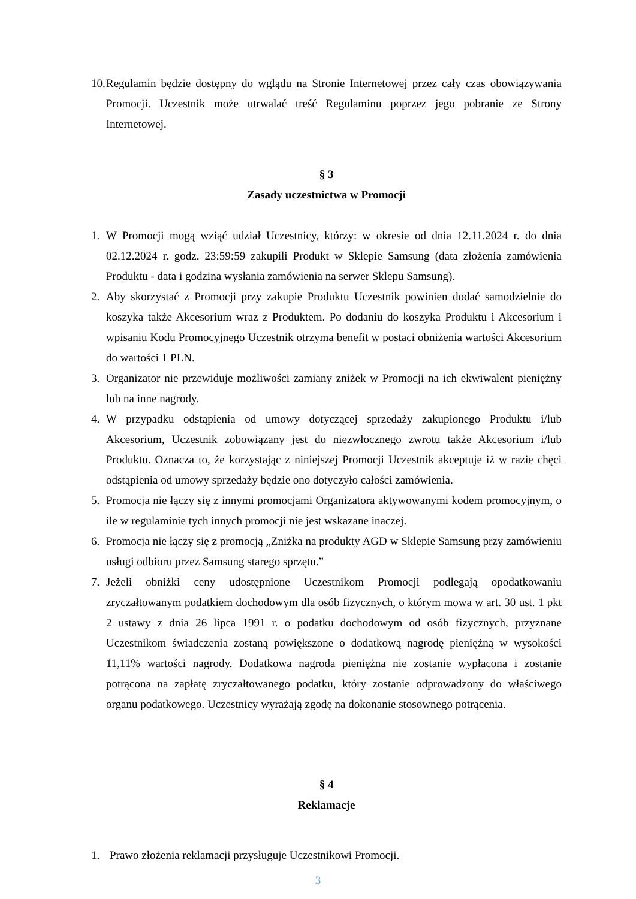10.
Regulamin będzie dostępny do wglądu na Stronie Internetowej przez cały czas obowiązywania Promocji. Uczestnik może utrwalać treść Regulaminu poprzez jego pobranie ze Strony Internetowej.
§ 3
Zasady uczestnictwa w Promocji
1. W Promocji mogą wziąć udział Uczestnicy, którzy: w okresie od dnia 12.11.2024 r. do dnia 02.12.2024 r. godz. 23:59:59 zakupili Produkt w Sklepie Samsung (data złożenia zamówienia Produktu - data i godzina wysłania zamówienia na serwer Sklepu Samsung).
2. Aby skorzystać z Promocji przy zakupie Produktu Uczestnik powinien dodać samodzielnie do koszyka także Akcesorium wraz z Produktem. Po dodaniu do koszyka Produktu i Akcesorium i wpisaniu Kodu Promocyjnego Uczestnik otrzyma benefit w postaci obniżenia wartości Akcesorium do wartości 1 PLN.
3. Organizator nie przewiduje możliwości zamiany zniżek w Promocji na ich ekwiwalent pieniężny lub na inne nagrody.
4. W przypadku odstąpienia od umowy dotyczącej sprzedaży zakupionego Produktu i/lub Akcesorium, Uczestnik zobowiązany jest do niezwłocznego zwrotu także Akcesorium i/lub Produktu. Oznacza to, że korzystając z niniejszej Promocji Uczestnik akceptuje iż w razie chęci odstąpienia od umowy sprzedaży będzie ono dotyczyło całości zamówienia.
5. Promocja nie łączy się z innymi promocjami Organizatora aktywowanymi kodem promocyjnym, o ile w regulaminie tych innych promocji nie jest wskazane inaczej.
6. Promocja nie łączy się z promocją „Zniżka na produkty AGD w Sklepie Samsung przy zamówieniu usługi odbioru przez Samsung starego sprzętu.”
7. Jeżeli obniżki ceny udostępnione Uczestnikom Promocji podlegają opodatkowaniu zryczałtowanym podatkiem dochodowym dla osób fizycznych, o którym mowa w art. 30 ust. 1 pkt 2 ustawy z dnia 26 lipca 1991 r. o podatku dochodowym od osób fizycznych, przyznane Uczestnikom świadczenia zostaną powiększone o dodatkową nagrodę pieniężną w wysokości 11,11% wartości nagrody. Dodatkowa nagroda pieniężna nie zostanie wypłacona i zostanie potrącona na zapłatę zryczałtowanego podatku, który zostanie odprowadzony do właściwego organu podatkowego. Uczestnicy wyrażają zgodę na dokonanie stosownego potrącenia.
§ 4
Reklamacje
1. Prawo złożenia reklamacji przysługuje Uczestnikowi Promocji.
3